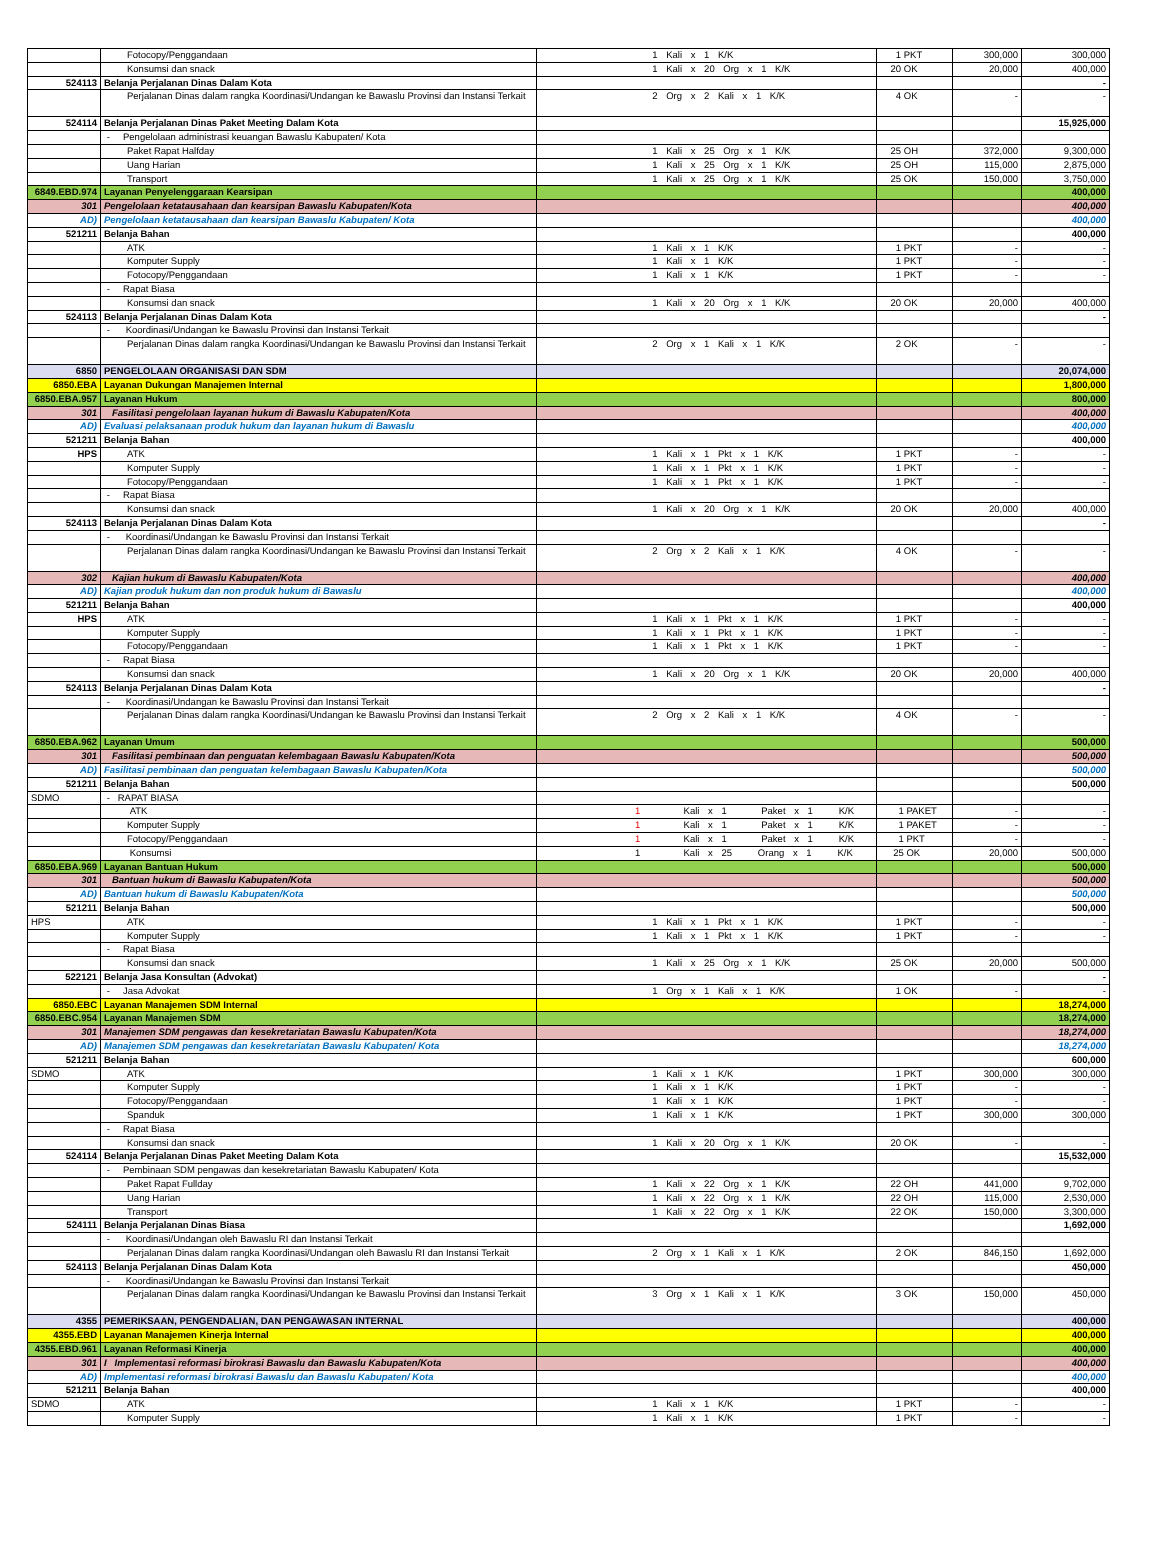| | Fotocopy/Penggandaan | 1 Kali x 1 K/K | 1 PKT | 300,000 | 300,000 |
| | Konsumsi dan snack | 1 Kali x 20 Org x 1 K/K | 20 OK | 20,000 | 400,000 |
| 524113 | Belanja Perjalanan Dinas Dalam Kota | | | | - |
| | Perjalanan Dinas dalam rangka Koordinasi/Undangan ke Bawaslu Provinsi dan Instansi Terkait | 2 Org x 2 Kali x 1 K/K | 4 OK | - | - |
| 524114 | Belanja Perjalanan Dinas Paket Meeting Dalam Kota | | | | 15,925,000 |
| | - Pengelolaan administrasi keuangan Bawaslu Kabupaten/ Kota | | | | |
| | Paket Rapat Halfday | 1 Kali x 25 Org x 1 K/K | 25 OH | 372,000 | 9,300,000 |
| | Uang Harian | 1 Kali x 25 Org x 1 K/K | 25 OH | 115,000 | 2,875,000 |
| | Transport | 1 Kali x 25 Org x 1 K/K | 25 OK | 150,000 | 3,750,000 |
| 6849.EBD.974 | Layanan Penyelenggaraan Kearsipan | | | | 400,000 |
| 301 | Pengelolaan ketatausahaan dan kearsipan Bawaslu Kabupaten/Kota | | | | 400,000 |
| AD) | Pengelolaan ketatausahaan dan kearsipan Bawaslu Kabupaten/ Kota | | | | 400,000 |
| 521211 | Belanja Bahan | | | | 400,000 |
| | ATK | 1 Kali x 1 K/K | 1 PKT | - | - |
| | Komputer Supply | 1 Kali x 1 K/K | 1 PKT | - | - |
| | Fotocopy/Penggandaan | 1 Kali x 1 K/K | 1 PKT | - | - |
| | - Rapat Biasa | | | | |
| | Konsumsi dan snack | 1 Kali x 20 Org x 1 K/K | 20 OK | 20,000 | 400,000 |
| 524113 | Belanja Perjalanan Dinas Dalam Kota | | | | - |
| | - Koordinasi/Undangan ke Bawaslu Provinsi dan Instansi Terkait | | | | |
| | Perjalanan Dinas dalam rangka Koordinasi/Undangan ke Bawaslu Provinsi dan Instansi Terkait | 2 Org x 1 Kali x 1 K/K | 2 OK | - | - |
| 6850 | PENGELOLAAN ORGANISASI DAN SDM | | | | 20,074,000 |
| 6850.EBA | Layanan Dukungan Manajemen Internal | | | | 1,800,000 |
| 6850.EBA.957 | Layanan Hukum | | | | 800,000 |
| 301 | Fasilitasi pengelolaan layanan hukum di Bawaslu Kabupaten/Kota | | | | 400,000 |
| AD) | Evaluasi pelaksanaan produk hukum dan layanan hukum di Bawaslu | | | | 400,000 |
| 521211 | Belanja Bahan | | | | 400,000 |
| HPS | ATK | 1 Kali x 1 Pkt x 1 K/K | 1 PKT | - | - |
| | Komputer Supply | 1 Kali x 1 Pkt x 1 K/K | 1 PKT | - | - |
| | Fotocopy/Penggandaan | 1 Kali x 1 Pkt x 1 K/K | 1 PKT | - | - |
| | - Rapat Biasa | | | | |
| | Konsumsi dan snack | 1 Kali x 20 Org x 1 K/K | 20 OK | 20,000 | 400,000 |
| 524113 | Belanja Perjalanan Dinas Dalam Kota | | | | - |
| | - Koordinasi/Undangan ke Bawaslu Provinsi dan Instansi Terkait | | | | |
| | Perjalanan Dinas dalam rangka Koordinasi/Undangan ke Bawaslu Provinsi dan Instansi Terkait | 2 Org x 2 Kali x 1 K/K | 4 OK | - | - |
| 302 | Kajian hukum di Bawaslu Kabupaten/Kota | | | | 400,000 |
| AD) | Kajian produk hukum dan non produk hukum di Bawaslu | | | | 400,000 |
| 521211 | Belanja Bahan | | | | 400,000 |
| HPS | ATK | 1 Kali x 1 Pkt x 1 K/K | 1 PKT | - | - |
| | Komputer Supply | 1 Kali x 1 Pkt x 1 K/K | 1 PKT | - | - |
| | Fotocopy/Penggandaan | 1 Kali x 1 Pkt x 1 K/K | 1 PKT | - | - |
| | - Rapat Biasa | | | | |
| | Konsumsi dan snack | 1 Kali x 20 Org x 1 K/K | 20 OK | 20,000 | 400,000 |
| 524113 | Belanja Perjalanan Dinas Dalam Kota | | | | - |
| | - Koordinasi/Undangan ke Bawaslu Provinsi dan Instansi Terkait | | | | |
| | Perjalanan Dinas dalam rangka Koordinasi/Undangan ke Bawaslu Provinsi dan Instansi Terkait | 2 Org x 2 Kali x 1 K/K | 4 OK | - | - |
| 6850.EBA.962 | Layanan Umum | | | | 500,000 |
| 301 | Fasilitasi pembinaan dan penguatan kelembagaan Bawaslu Kabupaten/Kota | | | | 500,000 |
| AD) | Fasilitasi pembinaan dan penguatan kelembagaan Bawaslu Kabupaten/Kota | | | | 500,000 |
| 521211 | Belanja Bahan | | | | 500,000 |
| SDMO | - RAPAT BIASA | | | | |
| | ATK | 1 Kali x 1 Paket x 1 K/K | 1 PAKET | - | - |
| | Komputer Supply | 1 Kali x 1 Paket x 1 K/K | 1 PAKET | - | - |
| | Fotocopy/Penggandaan | 1 Kali x 1 Paket x 1 K/K | 1 PKT | - | - |
| | Konsumsi | 1 Kali x 25 Orang x 1 K/K | 25 OK | 20,000 | 500,000 |
| 6850.EBA.969 | Layanan Bantuan Hukum | | | | 500,000 |
| 301 | Bantuan hukum di Bawaslu Kabupaten/Kota | | | | 500,000 |
| AD) | Bantuan hukum di Bawaslu Kabupaten/Kota | | | | 500,000 |
| 521211 | Belanja Bahan | | | | 500,000 |
| HPS | ATK | 1 Kali x 1 Pkt x 1 K/K | 1 PKT | - | - |
| | Komputer Supply | 1 Kali x 1 Pkt x 1 K/K | 1 PKT | - | - |
| | - Rapat Biasa | | | | |
| | Konsumsi dan snack | 1 Kali x 25 Org x 1 K/K | 25 OK | 20,000 | 500,000 |
| 522121 | Belanja Jasa Konsultan (Advokat) | | | | - |
| | - Jasa Advokat | 1 Org x 1 Kali x 1 K/K | 1 OK | - | - |
| 6850.EBC | Layanan Manajemen SDM Internal | | | | 18,274,000 |
| 6850.EBC.954 | Layanan Manajemen SDM | | | | 18,274,000 |
| 301 | Manajemen SDM pengawas dan kesekretariatan Bawaslu Kabupaten/Kota | | | | 18,274,000 |
| AD) | Manajemen SDM pengawas dan kesekretariatan Bawaslu Kabupaten/ Kota | | | | 18,274,000 |
| 521211 | Belanja Bahan | | | | 600,000 |
| SDMO | ATK | 1 Kali x 1 K/K | 1 PKT | 300,000 | 300,000 |
| | Komputer Supply | 1 Kali x 1 K/K | 1 PKT | - | - |
| | Fotocopy/Penggandaan | 1 Kali x 1 K/K | 1 PKT | - | - |
| | Spanduk | 1 Kali x 1 K/K | 1 PKT | 300,000 | 300,000 |
| | - Rapat Biasa | | | | |
| | Konsumsi dan snack | 1 Kali x 20 Org x 1 K/K | 20 OK | - | - |
| 524114 | Belanja Perjalanan Dinas Paket Meeting Dalam Kota | | | | 15,532,000 |
| | - Pembinaan SDM pengawas dan kesekretariatan Bawaslu Kabupaten/ Kota | | | | |
| | Paket Rapat Fullday | 1 Kali x 22 Org x 1 K/K | 22 OH | 441,000 | 9,702,000 |
| | Uang Harian | 1 Kali x 22 Org x 1 K/K | 22 OH | 115,000 | 2,530,000 |
| | Transport | 1 Kali x 22 Org x 1 K/K | 22 OK | 150,000 | 3,300,000 |
| 524111 | Belanja Perjalanan Dinas Biasa | | | | 1,692,000 |
| | - Koordinasi/Undangan oleh Bawaslu RI dan Instansi Terkait | | | | |
| | Perjalanan Dinas dalam rangka Koordinasi/Undangan oleh Bawaslu RI dan Instansi Terkait | 2 Org x 1 Kali x 1 K/K | 2 OK | 846,150 | 1,692,000 |
| 524113 | Belanja Perjalanan Dinas Dalam Kota | | | | 450,000 |
| | - Koordinasi/Undangan ke Bawaslu Provinsi dan Instansi Terkait | | | | |
| | Perjalanan Dinas dalam rangka Koordinasi/Undangan ke Bawaslu Provinsi dan Instansi Terkait | 3 Org x 1 Kali x 1 K/K | 3 OK | 150,000 | 450,000 |
| 4355 | PEMERIKSAAN, PENGENDALIAN, DAN PENGAWASAN INTERNAL | | | | 400,000 |
| 4355.EBD | Layanan Manajemen Kinerja Internal | | | | 400,000 |
| 4355.EBD.961 | Layanan Reformasi Kinerja | | | | 400,000 |
| 301 | I Implementasi reformasi birokrasi Bawaslu dan Bawaslu Kabupaten/Kota | | | | 400,000 |
| AD) | Implementasi reformasi birokrasi Bawaslu dan Bawaslu Kabupaten/ Kota | | | | 400,000 |
| 521211 | Belanja Bahan | | | | 400,000 |
| SDMO | ATK | 1 Kali x 1 K/K | 1 PKT | - | - |
| | Komputer Supply | 1 Kali x 1 K/K | 1 PKT | - | - |